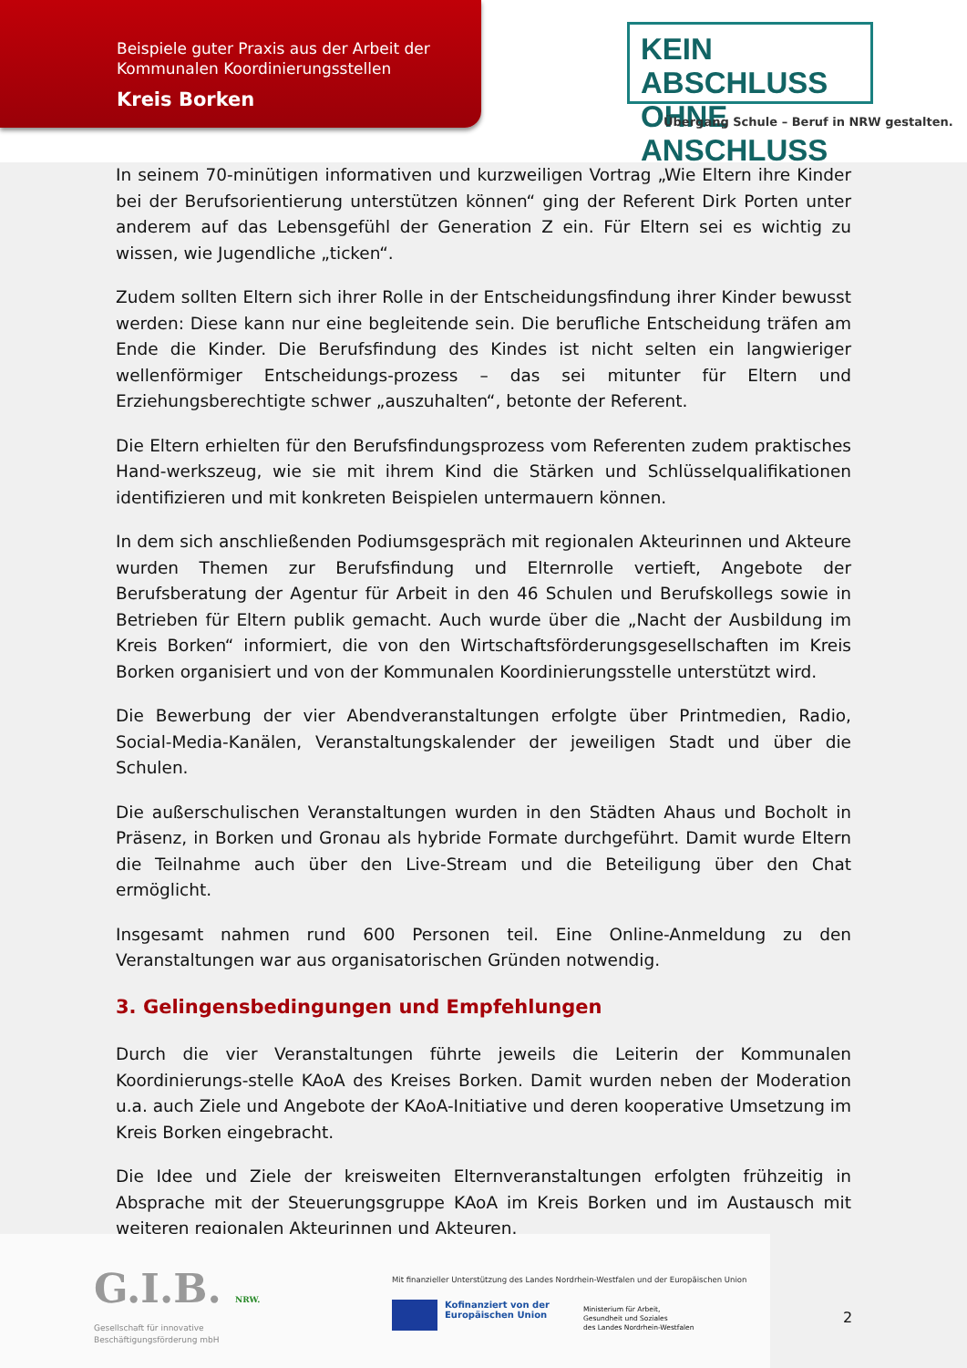Beispiele guter Praxis aus der Arbeit der
Kommunalen Koordinierungsstellen
Kreis Borken
KEIN ABSCHLUSS
OHNE ANSCHLUSS
Übergang Schule – Beruf in NRW gestalten.
In seinem 70-minütigen informativen und kurzweiligen Vortrag „Wie Eltern ihre Kinder bei der Berufsorientierung unterstützen können“ ging der Referent Dirk Porten unter anderem auf das Lebensgefühl der Generation Z ein. Für Eltern sei es wichtig zu wissen, wie Jugendliche „ticken“.
Zudem sollten Eltern sich ihrer Rolle in der Entscheidungsfindung ihrer Kinder bewusst werden: Diese kann nur eine begleitende sein. Die berufliche Entscheidung träfen am Ende die Kinder. Die Berufsfindung des Kindes ist nicht selten ein langwieriger wellenförmiger Entscheidungs-prozess – das sei mitunter für Eltern und Erziehungsberechtigte schwer „auszuhalten“, betonte der Referent.
Die Eltern erhielten für den Berufsfindungsprozess vom Referenten zudem praktisches Hand-werkszeug, wie sie mit ihrem Kind die Stärken und Schlüsselqualifikationen identifizieren und mit konkreten Beispielen untermauern können.
In dem sich anschließenden Podiumsgespräch mit regionalen Akteurinnen und Akteure wurden Themen zur Berufsfindung und Elternrolle vertieft, Angebote der Berufsberatung der Agentur für Arbeit in den 46 Schulen und Berufskollegs sowie in Betrieben für Eltern publik gemacht. Auch wurde über die „Nacht der Ausbildung im Kreis Borken“ informiert, die von den Wirtschaftsförderungsgesellschaften im Kreis Borken organisiert und von der Kommunalen Koordinierungsstelle unterstützt wird.
Die Bewerbung der vier Abendveranstaltungen erfolgte über Printmedien, Radio, Social-Media-Kanälen, Veranstaltungskalender der jeweiligen Stadt und über die Schulen.
Die außerschulischen Veranstaltungen wurden in den Städten Ahaus und Bocholt in Präsenz, in Borken und Gronau als hybride Formate durchgeführt. Damit wurde Eltern die Teilnahme auch über den Live-Stream und die Beteiligung über den Chat ermöglicht.
Insgesamt nahmen rund 600 Personen teil. Eine Online-Anmeldung zu den Veranstaltungen war aus organisatorischen Gründen notwendig.
3. Gelingensbedingungen und Empfehlungen
Durch die vier Veranstaltungen führte jeweils die Leiterin der Kommunalen Koordinierungs-stelle KAoA des Kreises Borken. Damit wurden neben der Moderation u.a. auch Ziele und Angebote der KAoA-Initiative und deren kooperative Umsetzung im Kreis Borken eingebracht.
Die Idee und Ziele der kreisweiten Elternveranstaltungen erfolgten frühzeitig in Absprache mit der Steuerungsgruppe KAoA im Kreis Borken und im Austausch mit weiteren regionalen Akteurinnen und Akteuren.
G.I.B. NRW.
Gesellschaft für innovative
Beschäftigungsförderung mbH
Mit finanzieller Unterstützung des Landes Nordrhein-Westfalen und der Europäischen Union
Kofinanziert von der
Europäischen Union
Ministerium für Arbeit,
Gesundheit und Soziales
des Landes Nordrhein-Westfalen
2